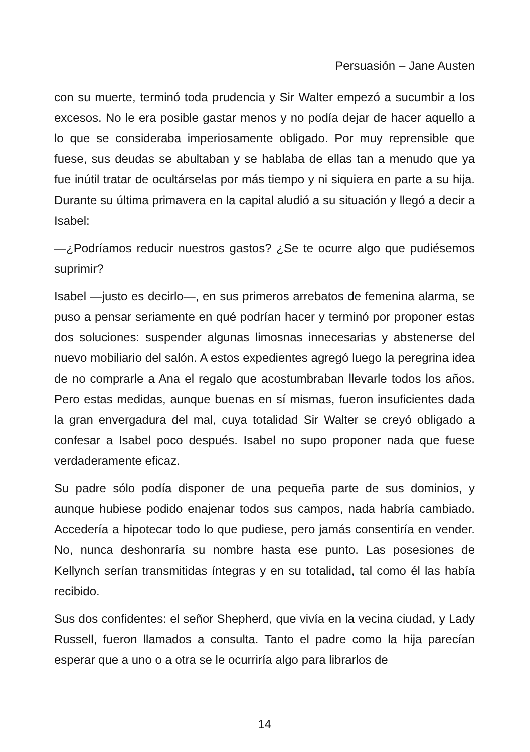Persuasión – Jane Austen
con su muerte, terminó toda prudencia y Sir Walter empezó a sucumbir a los excesos. No le era posible gastar menos y no podía dejar de hacer aquello a lo que se consideraba imperiosamente obligado. Por muy reprensible que fuese, sus deudas se abultaban y se hablaba de ellas tan a menudo que ya fue inútil tratar de ocultárselas por más tiempo y ni siquiera en parte a su hija. Durante su última primavera en la capital aludió a su situación y llegó a decir a Isabel:
—¿Podríamos reducir nuestros gastos? ¿Se te ocurre algo que pudiésemos suprimir?
Isabel —justo es decirlo—, en sus primeros arrebatos de femenina alarma, se puso a pensar seriamente en qué podrían hacer y terminó por proponer estas dos soluciones: suspender algunas limosnas innecesarias y abstenerse del nuevo mobiliario del salón. A estos expedientes agregó luego la peregrina idea de no comprarle a Ana el regalo que acostumbraban llevarle todos los años. Pero estas medidas, aunque buenas en sí mismas, fueron insuficientes dada la gran envergadura del mal, cuya totalidad Sir Walter se creyó obligado a confesar a Isabel poco después. Isabel no supo proponer nada que fuese verdaderamente eficaz.
Su padre sólo podía disponer de una pequeña parte de sus dominios, y aunque hubiese podido enajenar todos sus campos, nada habría cambiado. Accedería a hipotecar todo lo que pudiese, pero jamás consentiría en vender. No, nunca deshonraría su nombre hasta ese punto. Las posesiones de Kellynch serían transmitidas íntegras y en su totalidad, tal como él las había recibido.
Sus dos confidentes: el señor Shepherd, que vivía en la vecina ciudad, y Lady Russell, fueron llamados a consulta. Tanto el padre como la hija parecían esperar que a uno o a otra se le ocurriría algo para librarlos de
14